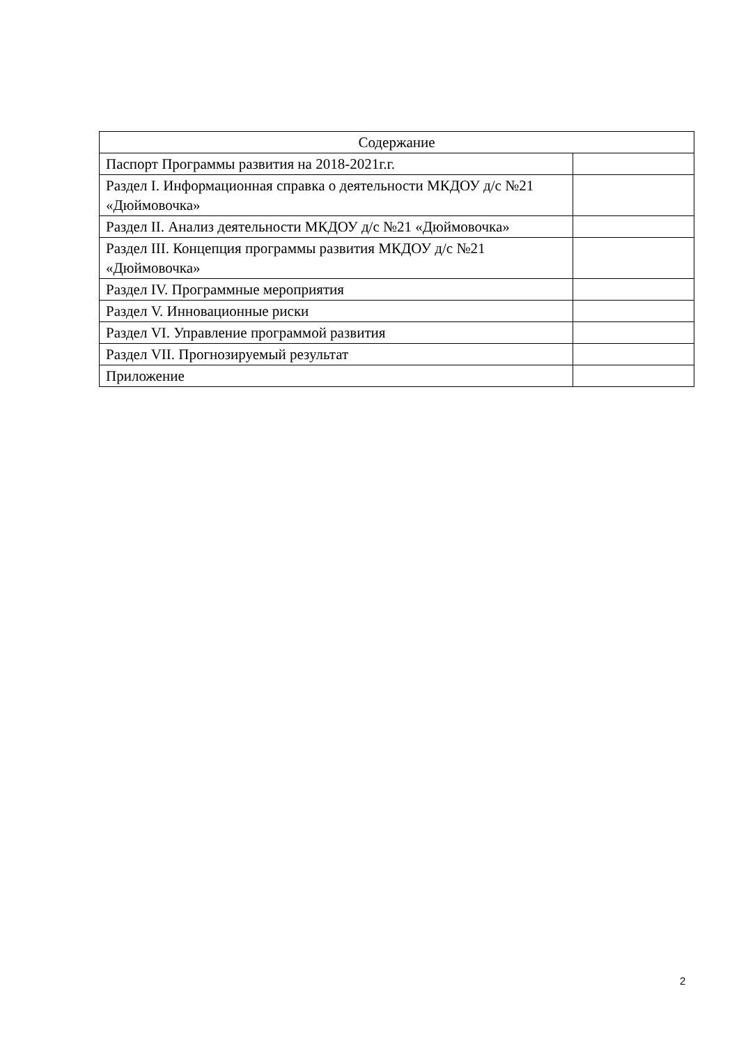| Содержание | |
| --- | --- |
| Паспорт Программы развития на 2018-2021г.г. | |
| Раздел I. Информационная справка о деятельности МКДОУ д/с №21 «Дюймовочка» | |
| Раздел II. Анализ деятельности МКДОУ д/с №21 «Дюймовочка» | |
| Раздел III. Концепция программы развития МКДОУ д/с №21 «Дюймовочка» | |
| Раздел IV. Программные мероприятия | |
| Раздел V. Инновационные риски | |
| Раздел VI. Управление программой развития | |
| Раздел VII. Прогнозируемый результат | |
| Приложение | |
2